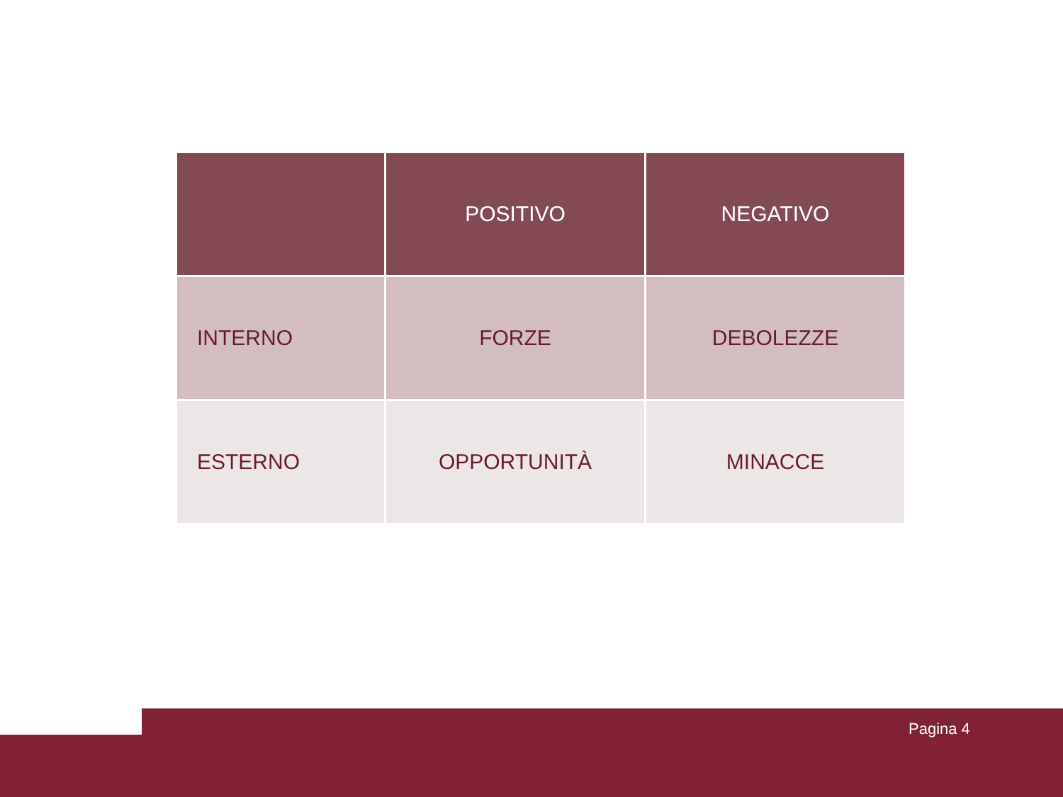| | POSITIVO | NEGATIVO |
| --- | --- | --- |
| INTERNO | FORZE | DEBOLEZZE |
| ESTERNO | OPPORTUNITÀ | MINACCE |
Pagina 4